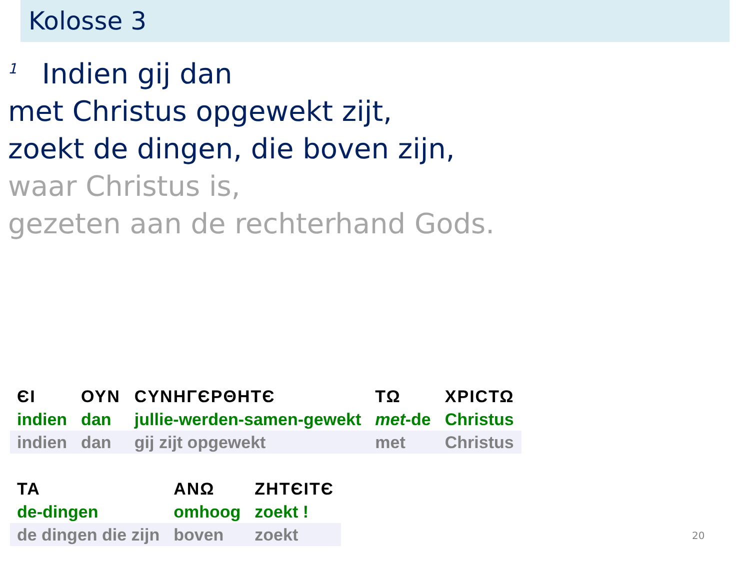Kolosse 3
<sup>1</sup> Indien gij dan
met Christus opgewekt zijt,
zoekt de dingen, die boven zijn,
waar Christus is,
gezeten aan de rechterhand Gods.
| ЄΙ | ΟΥΝ | CΥΝΗΓЄΡΘΗΤЄ | ΤΩ | ΧΡΙCΤΩ |
| indien | dan | jullie-werden-samen-gewekt | met -de | Christus |
| indien | dan | gij zijt opgewekt | met | Christus |
| ΤΑ | ΑΝΩ | ΖΗΤЄΙΤЄ |
| de-dingen | omhoog | zoekt ! |
| de dingen die zijn | boven | zoekt |
20